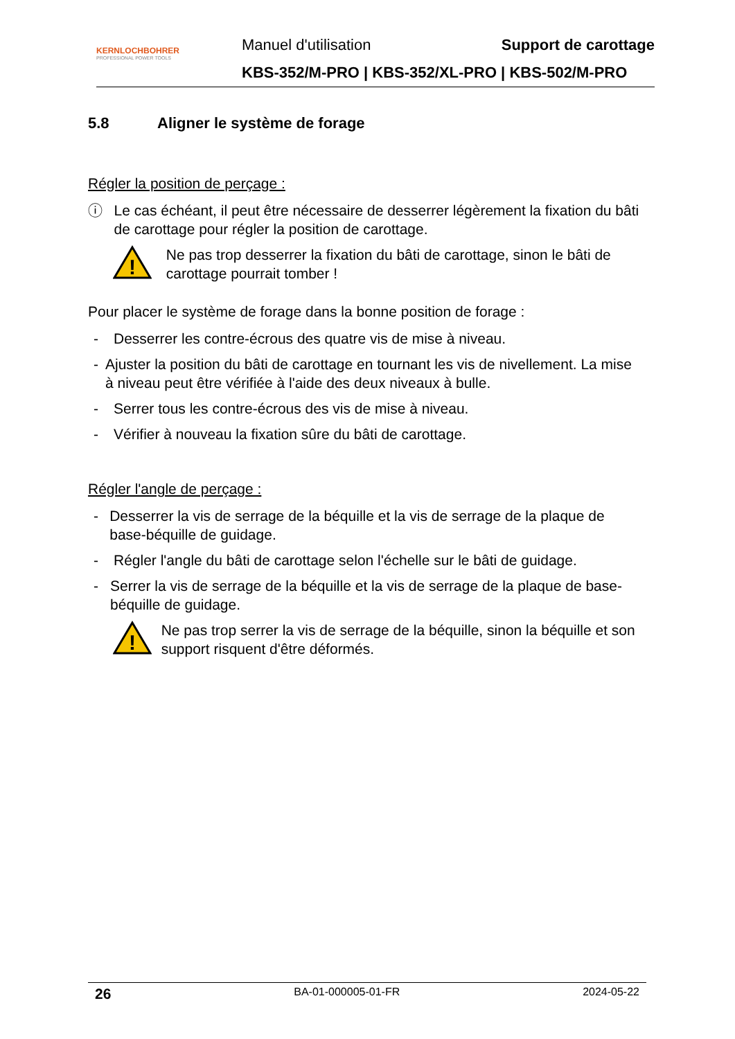KERNLOCHBOHRER
PROFESSIONAL POWER TOOLS
Manuel d'utilisation Support de carottage
KBS-352/M-PRO | KBS-352/XL-PRO | KBS-502/M-PRO
5.8 Aligner le système de forage
Régler la position de perçage :
ⓘ Le cas échéant, il peut être nécessaire de desserrer légèrement la fixation du bâti de carottage pour régler la position de carottage.
!
Ne pas trop desserrer la fixation du bâti de carottage, sinon le bâti de carottage pourrait tomber !
Pour placer le système de forage dans la bonne position de forage :
- Desserrer les contre-écrous des quatre vis de mise à niveau.
- Ajuster la position du bâti de carottage en tournant les vis de nivellement. La mise à niveau peut être vérifiée à l'aide des deux niveaux à bulle.
- Serrer tous les contre-écrous des vis de mise à niveau.
- Vérifier à nouveau la fixation sûre du bâti de carottage.
Régler l'angle de perçage :
- Desserrer la vis de serrage de la béquille et la vis de serrage de la plaque de base-béquille de guidage.
- Régler l'angle du bâti de carottage selon l'échelle sur le bâti de guidage.
- Serrer la vis de serrage de la béquille et la vis de serrage de la plaque de base-béquille de guidage.
!
Ne pas trop serrer la vis de serrage de la béquille, sinon la béquille et son support risquent d'être déformés.
26 BA-01-000005-01-FR 2024-05-22